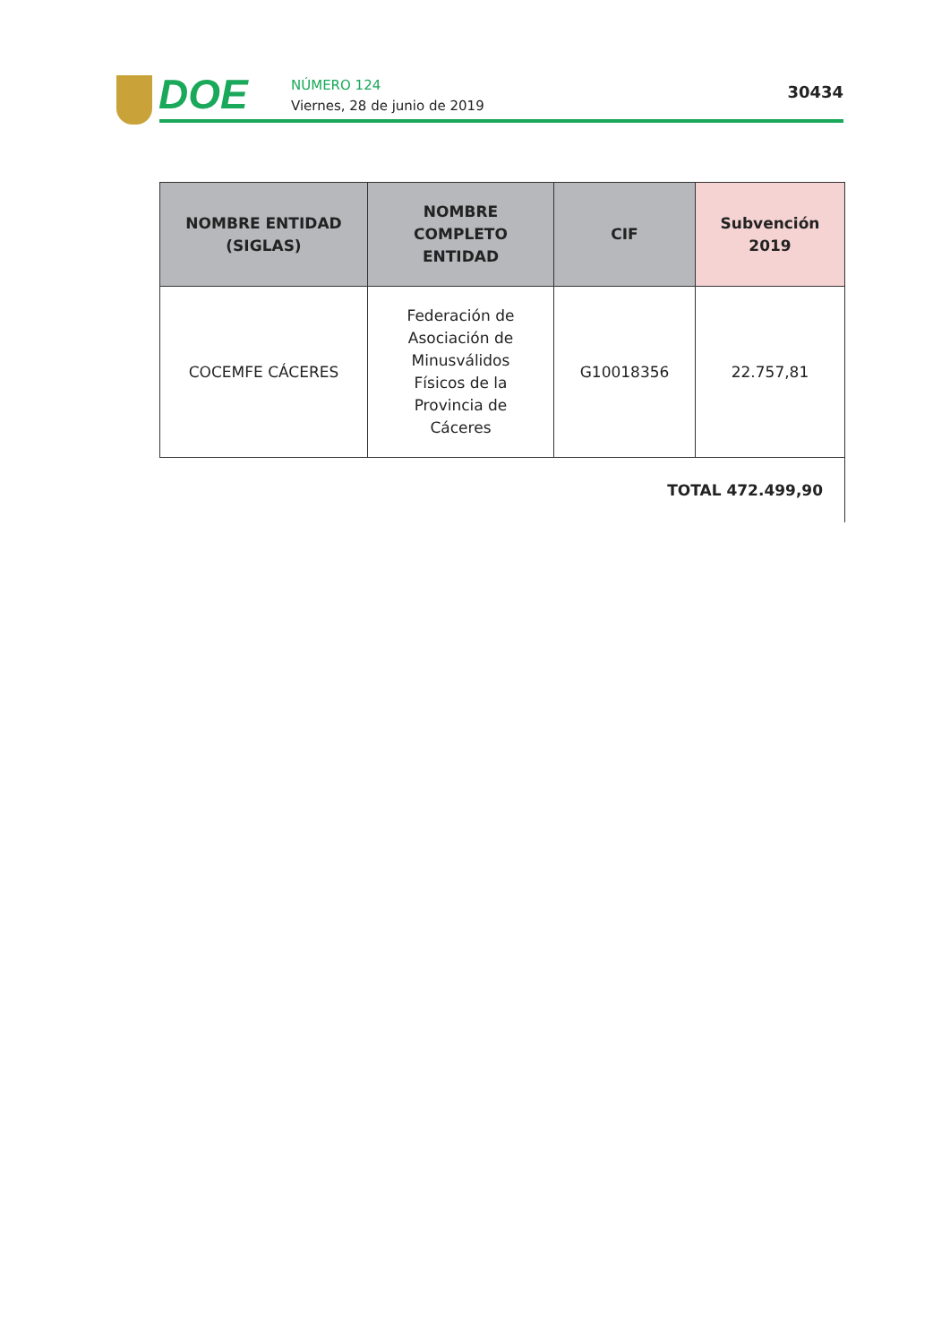DOE
NÚMERO 124
Viernes, 28 de junio de 2019
30434
| NOMBRE ENTIDAD (SIGLAS) | NOMBRE COMPLETO ENTIDAD | CIF | Subvención 2019 |
| --- | --- | --- | --- |
| COCEMFE CÁCERES | Federación de Asociación de Minusválidos Físicos de la Provincia de Cáceres | G10018356 | 22.757,81 |
| TOTAL 472.499,90 | | | |